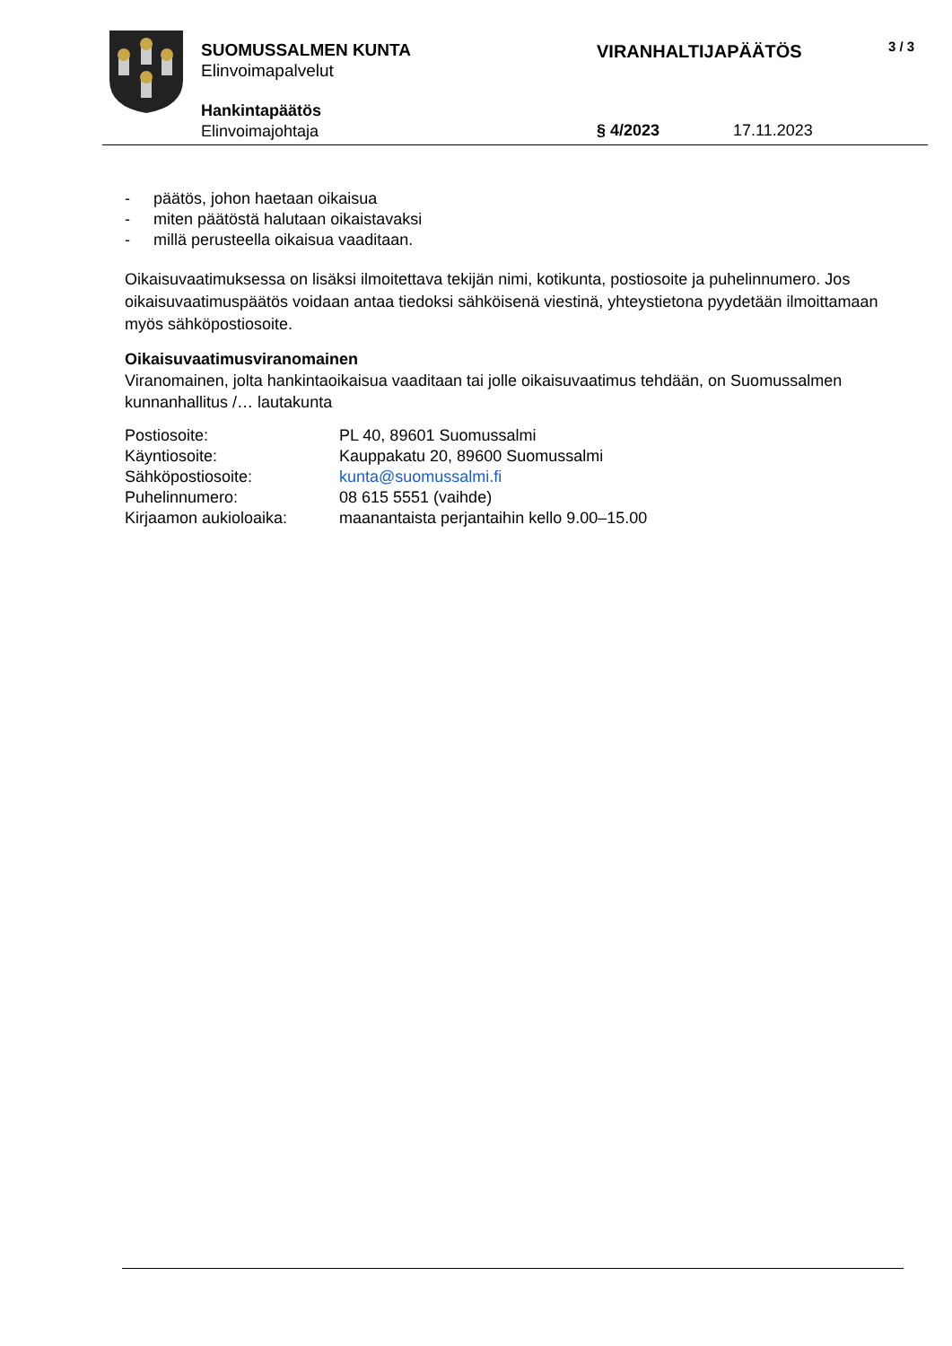SUOMUSSALMEN KUNTA
Elinvoimapalvelut
VIRANHALTIJAPÄÄTÖS 3 / 3
Hankintapäätös
Elinvoimajohtaja
§ 4/2023 17.11.2023
- päätös, johon haetaan oikaisua
- miten päätöstä halutaan oikaistavaksi
- millä perusteella oikaisua vaaditaan.
Oikaisuvaatimuksessa on lisäksi ilmoitettava tekijän nimi, kotikunta, postiosoite ja puhelinnumero. Jos oikaisuvaatimuspäätös voidaan antaa tiedoksi sähköisenä viestinä, yhteystietona pyydetään ilmoittamaan myös sähköpostiosoite.
Oikaisuvaatimusviranomainen
Viranomainen, jolta hankintaoikaisua vaaditaan tai jolle oikaisuvaatimus tehdään, on Suomussalmen kunnanhallitus /… lautakunta
| Postiosoite: | PL 40, 89601 Suomussalmi |
| Käyntiosoite: | Kauppakatu 20, 89600 Suomussalmi |
| Sähköpostiosoite: | kunta@suomussalmi.fi |
| Puhelinnumero: | 08 615 5551 (vaihde) |
| Kirjaamon aukioloaika: | maanantaista perjantaihin kello 9.00–15.00 |